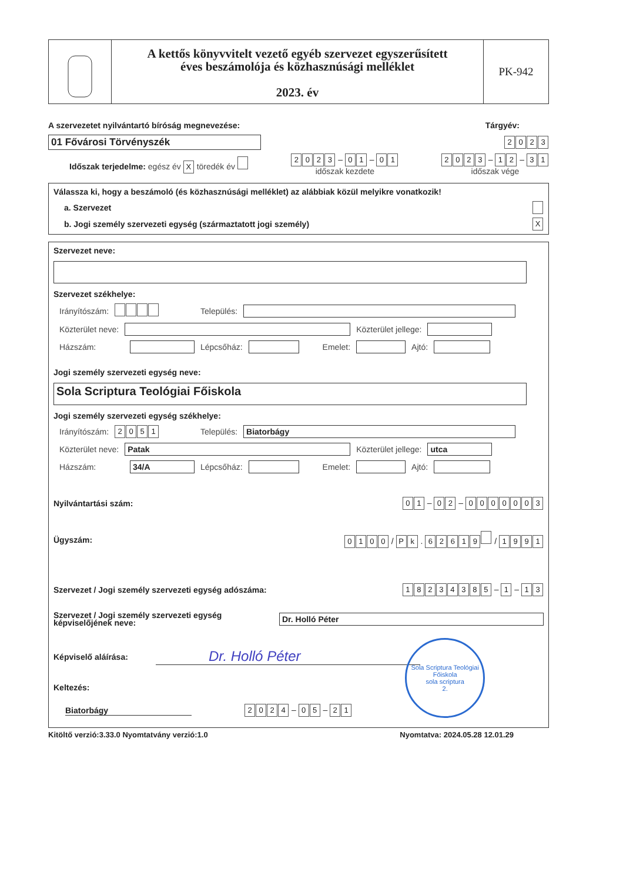A kettős könyvvitelt vezető egyéb szervezet egyszerűsített
éves beszámolója és közhasznúsági melléklet
2023. év
PK-942
A szervezetet nyilvántartó bíróság megnevezése: Tárgyév:
01 Fővárosi Törvényszék 2023
Időszak terjedelme: egész év X töredék év 2023 – 0 1 – 0 1
időszak kezdete 2023 – 1 2 – 3 1
időszak vége
Válassza ki, hogy a beszámoló (és közhasznúsági melléklet) az alábbiak közül melyikre vonatkozik!
a. Szervezet
b. Jogi személy szervezeti egység (származtatott jogi személy) X
Szervezet neve:
Szervezet székhelye:
Irányítószám: Település:
Közterület neve: Közterület jellege:
Házszám: Lépcsőház: Emelet: Ajtó:
Jogi személy szervezeti egység neve:
Sola Scriptura Teológiai Főiskola
Jogi személy szervezeti egység székhelye:
Irányítószám: 2051 Település: Biatorbágy
Közterület neve: Patak Közterület jellege: utca
Házszám: 34/A Lépcsőház: Emelet: Ajtó:
Nyilvántartási szám: 0 1 – 0 2 – 0000003
Ügyszám: 0100 / P k . 62619 / 1991
Szervezet / Jogi személy szervezeti egység adószáma: 18234385 – 1 – 1 3
Szervezet / Jogi személy szervezeti egység
képviselőjének neve: Dr. Holló Péter
Képviselő aláírása: Dr. Holló Péter
Keltezés:
Biatorbágy 2024 – 0 5 – 2 1 Sola Scriptura Teológiai Főiskola
sola scriptura
2.
Kitöltő verzió:3.33.0 Nyomtatvány verzió:1.0 Nyomtatva: 2024.05.28 12.01.29